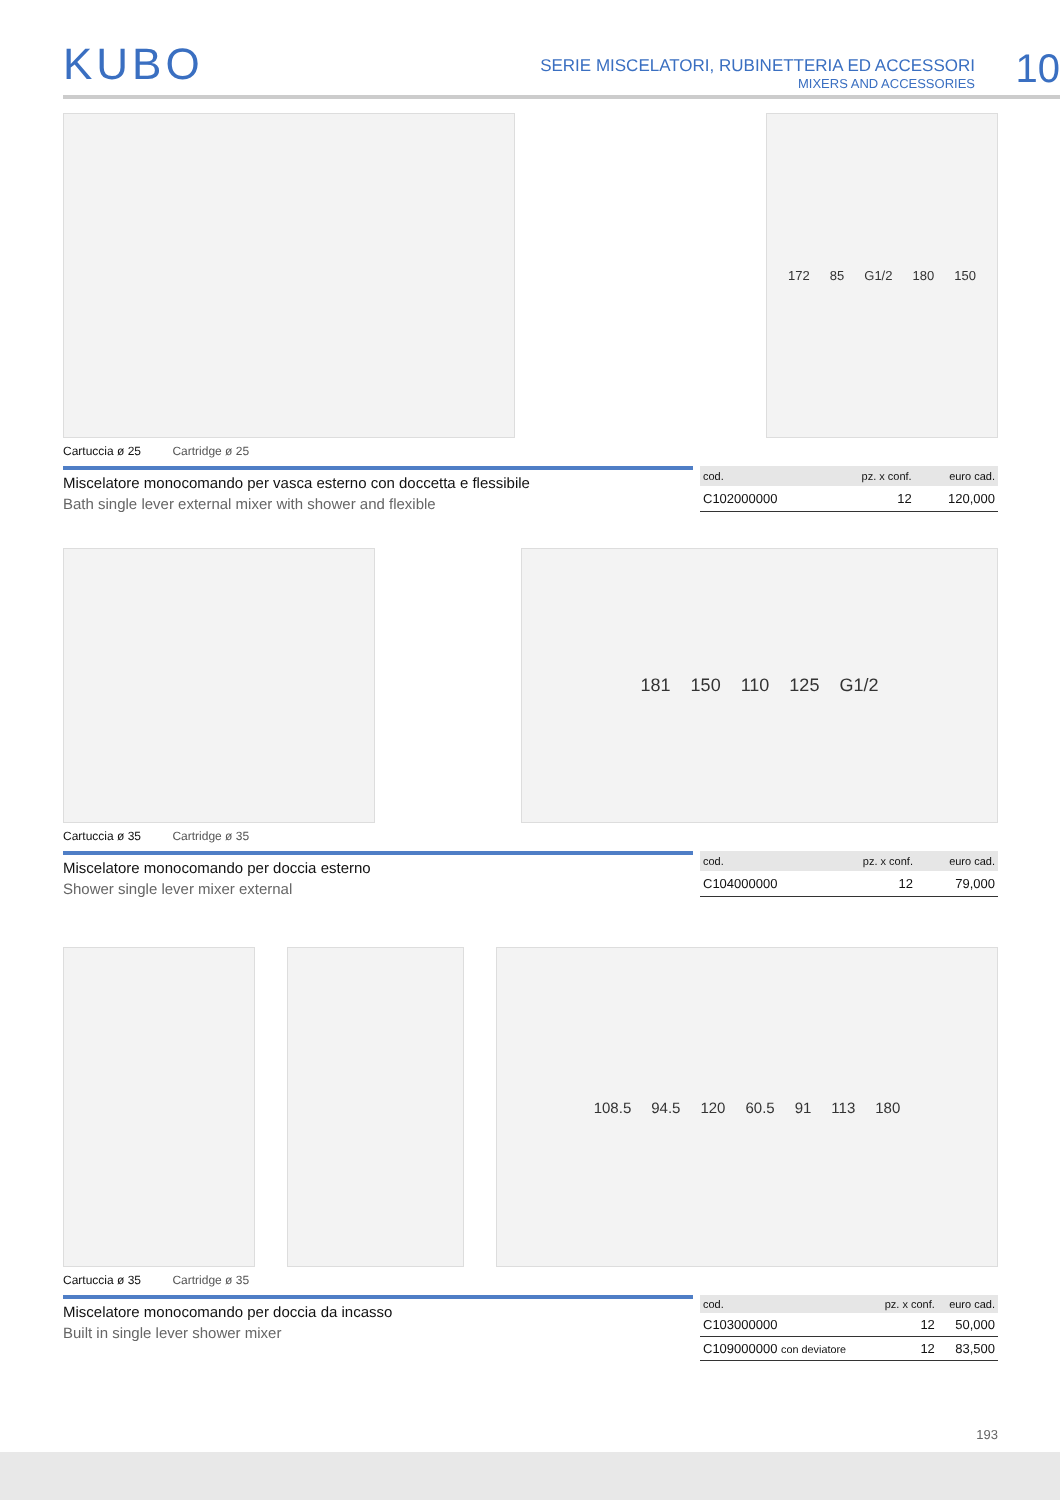KUBO
SERIE MISCELATORI, RUBINETTERIA ED ACCESSORI
MIXERS AND ACCESSORIES
10
172 85 G1/2 180 150
Cartuccia ø 25 Cartridge ø 25
Miscelatore monocomando per vasca esterno con doccetta e flessibile
Bath single lever external mixer with shower and flexible
| cod. | pz. x conf. | euro cad. |
| --- | --- | --- |
| C102000000 | 12 | 120,000 |
181 150 110 125 G1/2
Cartuccia ø 35 Cartridge ø 35
Miscelatore monocomando per doccia esterno
Shower single lever mixer external
| cod. | pz. x conf. | euro cad. |
| --- | --- | --- |
| C104000000 | 12 | 79,000 |
108.5 94.5 120 60.5 91 113 180
Cartuccia ø 35 Cartridge ø 35
Miscelatore monocomando per doccia da incasso
Built in single lever shower mixer
| cod. | pz. x conf. | euro cad. |
| --- | --- | --- |
| C103000000 | 12 | 50,000 |
| C109000000 con deviatore | 12 | 83,500 |
193